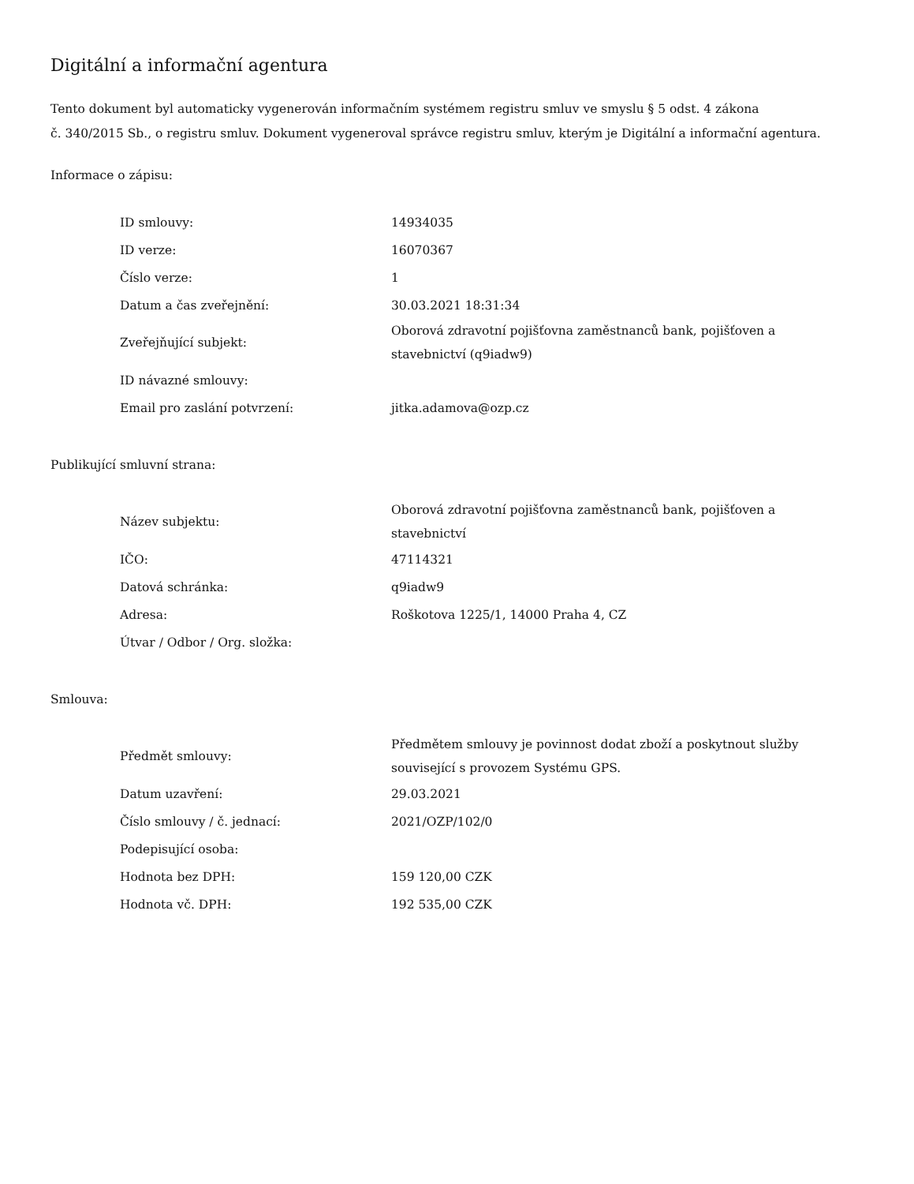Digitální a informační agentura
Tento dokument byl automaticky vygenerován informačním systémem registru smluv ve smyslu § 5 odst. 4 zákona
č. 340/2015 Sb., o registru smluv. Dokument vygeneroval správce registru smluv, kterým je Digitální a informační agentura.
Informace o zápisu:
| ID smlouvy: | 14934035 |
| ID verze: | 16070367 |
| Číslo verze: | 1 |
| Datum a čas zveřejnění: | 30.03.2021 18:31:34 |
| Zveřejňující subjekt: | Oborová zdravotní pojišťovna zaměstnanců bank, pojišťoven a stavebnictví (q9iadw9) |
| ID návazné smlouvy: | |
| Email pro zaslání potvrzení: | jitka.adamova@ozp.cz |
Publikující smluvní strana:
| Název subjektu: | Oborová zdravotní pojišťovna zaměstnanců bank, pojišťoven a stavebnictví |
| IČO: | 47114321 |
| Datová schránka: | q9iadw9 |
| Adresa: | Roškotova 1225/1, 14000 Praha 4, CZ |
| Útvar / Odbor / Org. složka: | |
Smlouva:
| Předmět smlouvy: | Předmětem smlouvy je povinnost dodat zboží a poskytnout služby související s provozem Systému GPS. |
| Datum uzavření: | 29.03.2021 |
| Číslo smlouvy / č. jednací: | 2021/OZP/102/0 |
| Podepisující osoba: | |
| Hodnota bez DPH: | 159 120,00 CZK |
| Hodnota vč. DPH: | 192 535,00 CZK |